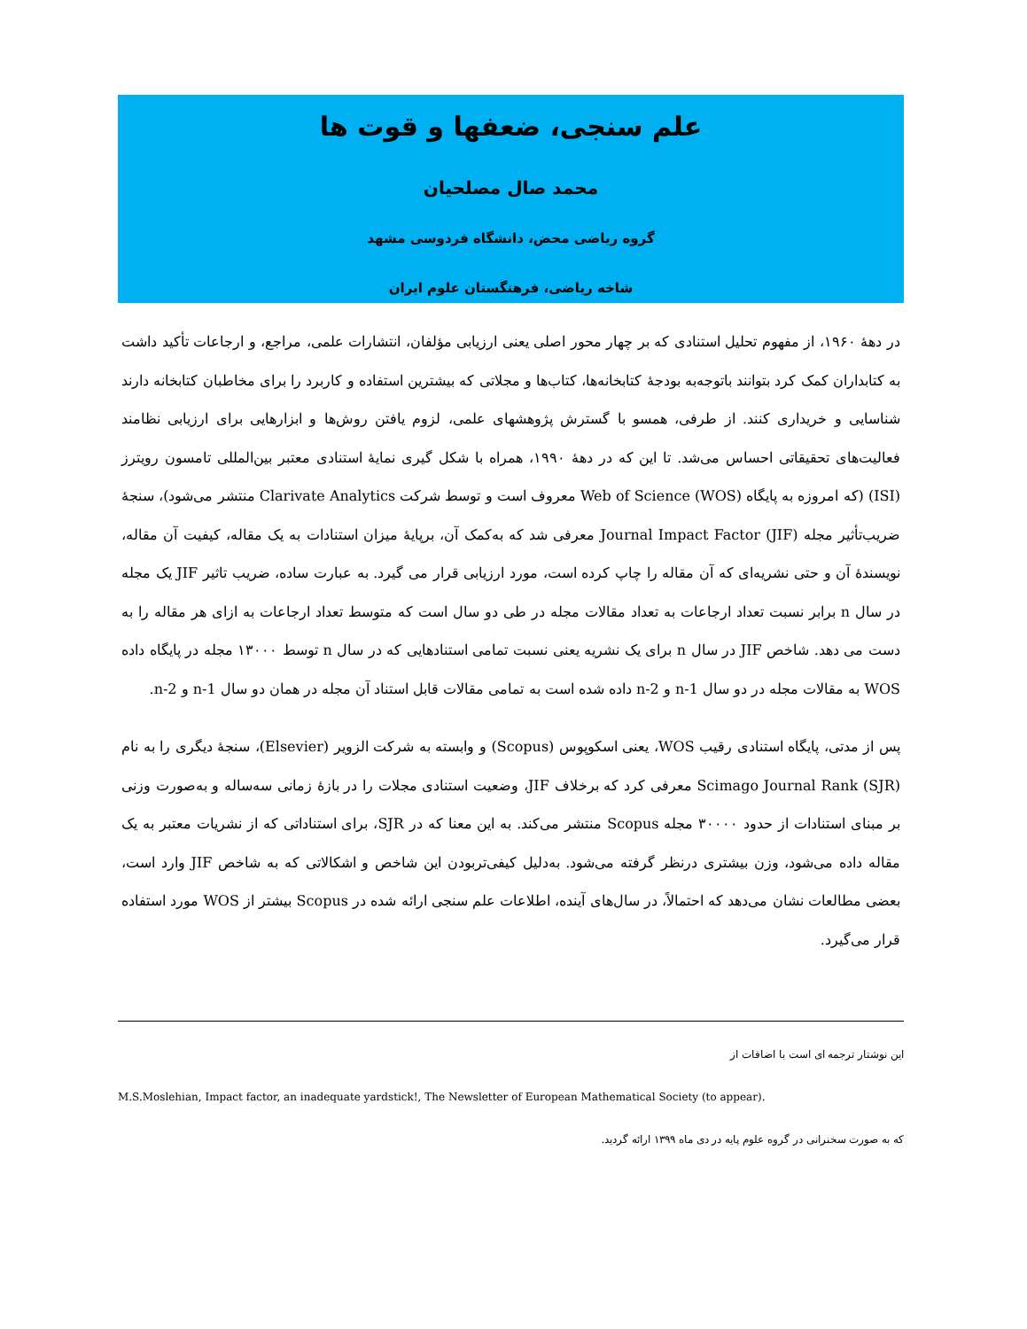علم سنجی، ضعفها و قوت ها
محمد صال مصلحیان
گروه ریاضی محض، دانشگاه فردوسی مشهد
شاخه ریاضی، فرهنگستان علوم ایران
در دهۀ ۱۹۶۰، از مفهوم تحلیل استنادی که بر چهار محور اصلی یعنی ارزیابی مؤلفان، انتشارات علمی، مراجع، و ارجاعات تأکید داشت به کتابداران کمک کرد بتوانند باتوجه‌به بودجۀ کتابخانه‌ها، کتاب‌ها و مجلاتی که بیشترین استفاده و کاربرد را برای مخاطبان کتابخانه دارند شناسایی و خریداری کنند. از طرفی، همسو با گسترش پژوهشهای علمی، لزوم یافتن روش‌ها و ابزارهایی برای ارزیابی نظامند فعالیت‌های تحقیقاتی احساس می‌شد. تا این که در دهۀ ۱۹۹۰، همراه با شکل گیری نمایۀ استنادی معتبر بین‌المللی تامسون رویترز (ISI) (که امروزه به پایگاه Web of Science (WOS) معروف است و توسط شرکت Clarivate Analytics منتشر می‌شود)، سنجۀ ضریب‌تأثیر مجله Journal Impact Factor (JIF) معرفی شد که به‌کمک آن، برپایۀ میزان استنادات به یک مقاله، کیفیت آن مقاله، نویسندۀ آن و حتی نشریه‌ای که آن مقاله را چاپ کرده است، مورد ارزیابی قرار می گیرد. به عبارت ساده، ضریب تاثیر JIF یک مجله در سال n برابر نسبت تعداد ارجاعات به تعداد مقالات مجله در طی دو سال است که متوسط تعداد ارجاعات به ازای هر مقاله را به دست می دهد. شاخص JIF در سال n برای یک نشریه یعنی نسبت تمامی استنادهایی که در سال n توسط ۱۳۰۰۰ مجله در پایگاه داده WOS به مقالات مجله در دو سال n-1 و n-2 داده شده است به تمامی مقالات قابل استناد آن مجله در همان دو سال n-1 و n-2.
پس از مدتی، پایگاه استنادی رقیب WOS، یعنی اسکوپوس (Scopus) و وابسته به شرکت الزویر (Elsevier)، سنجۀ دیگری را به نام Scimago Journal Rank (SJR) معرفی کرد که برخلاف JIF، وضعیت استنادی مجلات را در بازۀ زمانی سه‌ساله و به‌صورت وزنی بر مبنای استنادات از حدود ۳۰۰۰۰ مجله Scopus منتشر می‌کند. به این معنا که در SJR، برای استناداتی که از نشریات معتبر به یک مقاله داده می‌شود، وزن بیشتری درنظر گرفته می‌شود. به‌دلیل کیفی‌تربودن این شاخص و اشکالاتی که به شاخص JIF وارد است، بعضی مطالعات نشان می‌دهد که احتمالاً، در سال‌های آینده، اطلاعات علم سنجی ارائه شده در Scopus بیشتر از WOS مورد استفاده قرار می‌گیرد.
این نوشتار ترجمه ای است با اضافات از
M.S.Moslehian, Impact factor, an inadequate yardstick!, The Newsletter of European Mathematical Society (to appear).
که به صورت سخنرانی در گروه علوم پایه در دی ماه ۱۳۹۹ ارائه گردید.